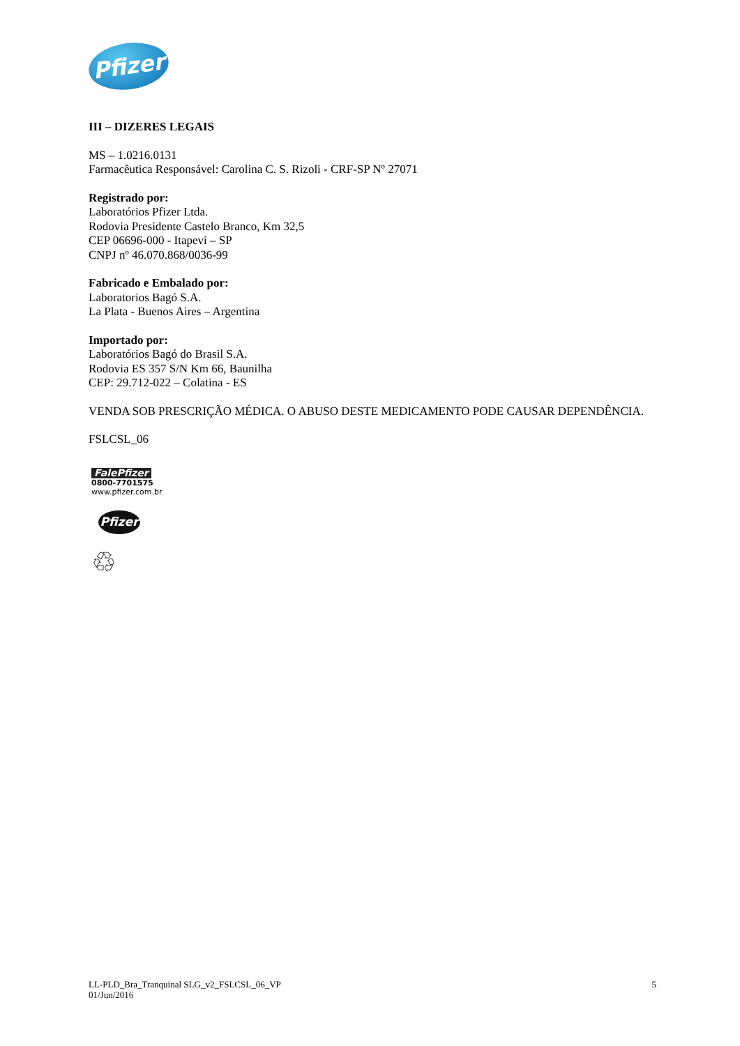Pfizer
III – DIZERES LEGAIS
MS – 1.0216.0131
Farmacêutica Responsável: Carolina C. S. Rizoli - CRF-SP Nº 27071
Registrado por:
Laboratórios Pfizer Ltda.
Rodovia Presidente Castelo Branco, Km 32,5
CEP 06696-000 - Itapevi – SP
CNPJ nº 46.070.868/0036-99
Fabricado e Embalado por:
Laboratorios Bagó S.A.
La Plata - Buenos Aires – Argentina
Importado por:
Laboratórios Bagó do Brasil S.A.
Rodovia ES 357 S/N Km 66, Baunilha
CEP: 29.712-022 – Colatina - ES
VENDA SOB PRESCRIÇÃO MÉDICA. O ABUSO DESTE MEDICAMENTO PODE CAUSAR DEPENDÊNCIA.
FSLCSL_06
FalePfizer
0800-7701575
www.pfizer.com.br
Pfizer
♲
LL-PLD_Bra_Tranquinal SLG_v2_FSLCSL_06_VP
01/Jun/2016
5